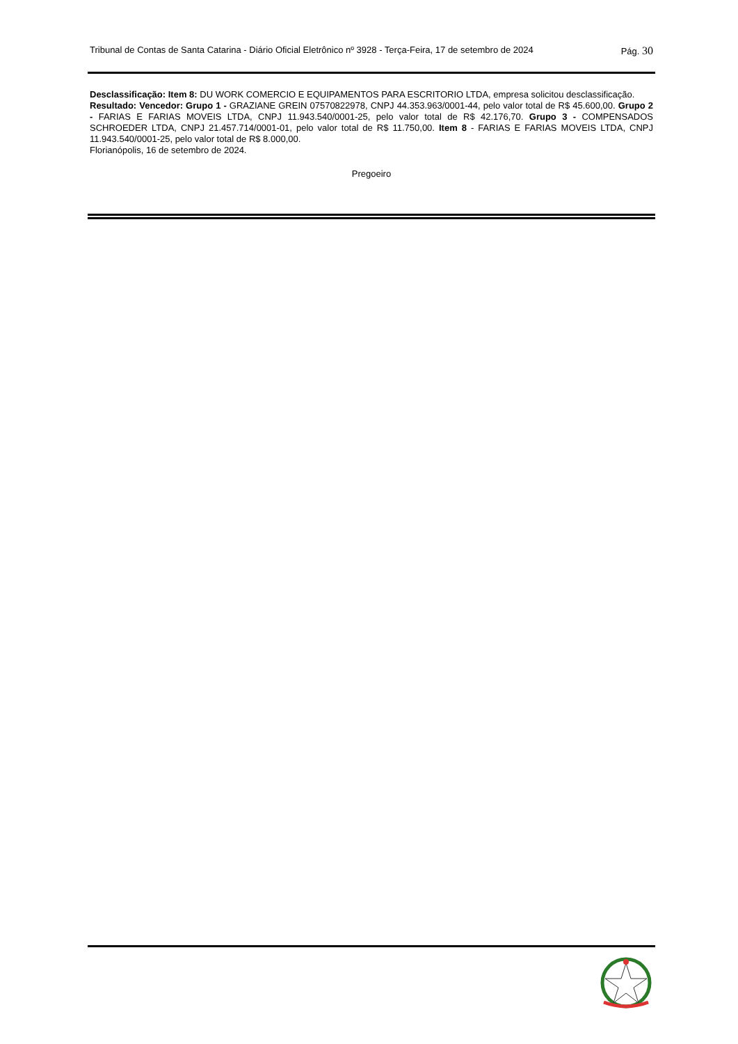Tribunal de Contas de Santa Catarina - Diário Oficial Eletrônico nº 3928 - Terça-Feira, 17 de setembro de 2024 Pág. 30
Desclassificação: Item 8: DU WORK COMERCIO E EQUIPAMENTOS PARA ESCRITORIO LTDA, empresa solicitou desclassificação.
Resultado: Vencedor: Grupo 1 - GRAZIANE GREIN 07570822978, CNPJ 44.353.963/0001-44, pelo valor total de R$ 45.600,00. Grupo 2 - FARIAS E FARIAS MOVEIS LTDA, CNPJ 11.943.540/0001-25, pelo valor total de R$ 42.176,70. Grupo 3 - COMPENSADOS SCHROEDER LTDA, CNPJ 21.457.714/0001-01, pelo valor total de R$ 11.750,00. Item 8 - FARIAS E FARIAS MOVEIS LTDA, CNPJ 11.943.540/0001-25, pelo valor total de R$ 8.000,00.
Florianópolis, 16 de setembro de 2024.
Pregoeiro